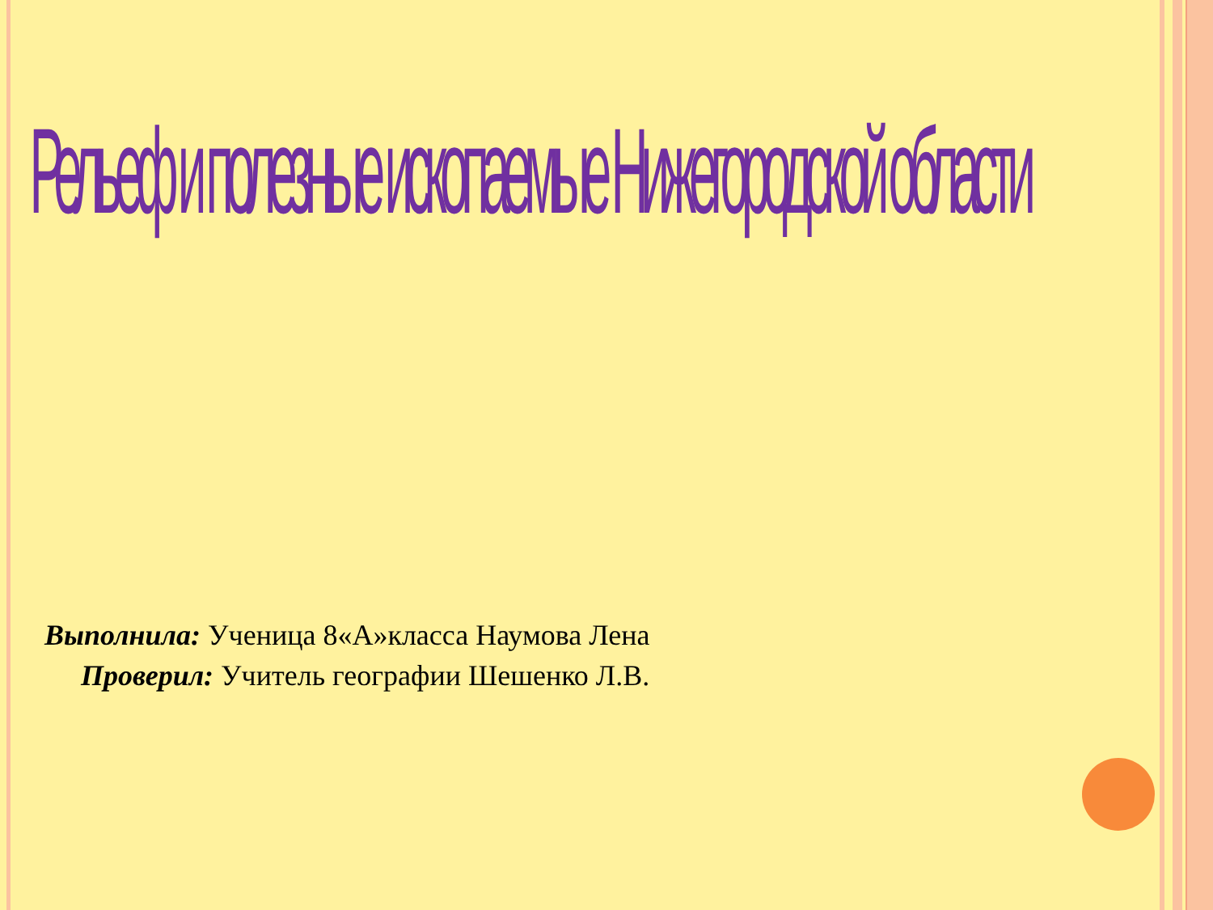Рельеф и полезные ископаемые Нижегородской области
Выполнила: Ученица 8«А»класса Наумова Лена
Проверил: Учитель географии Шешенко Л.В.